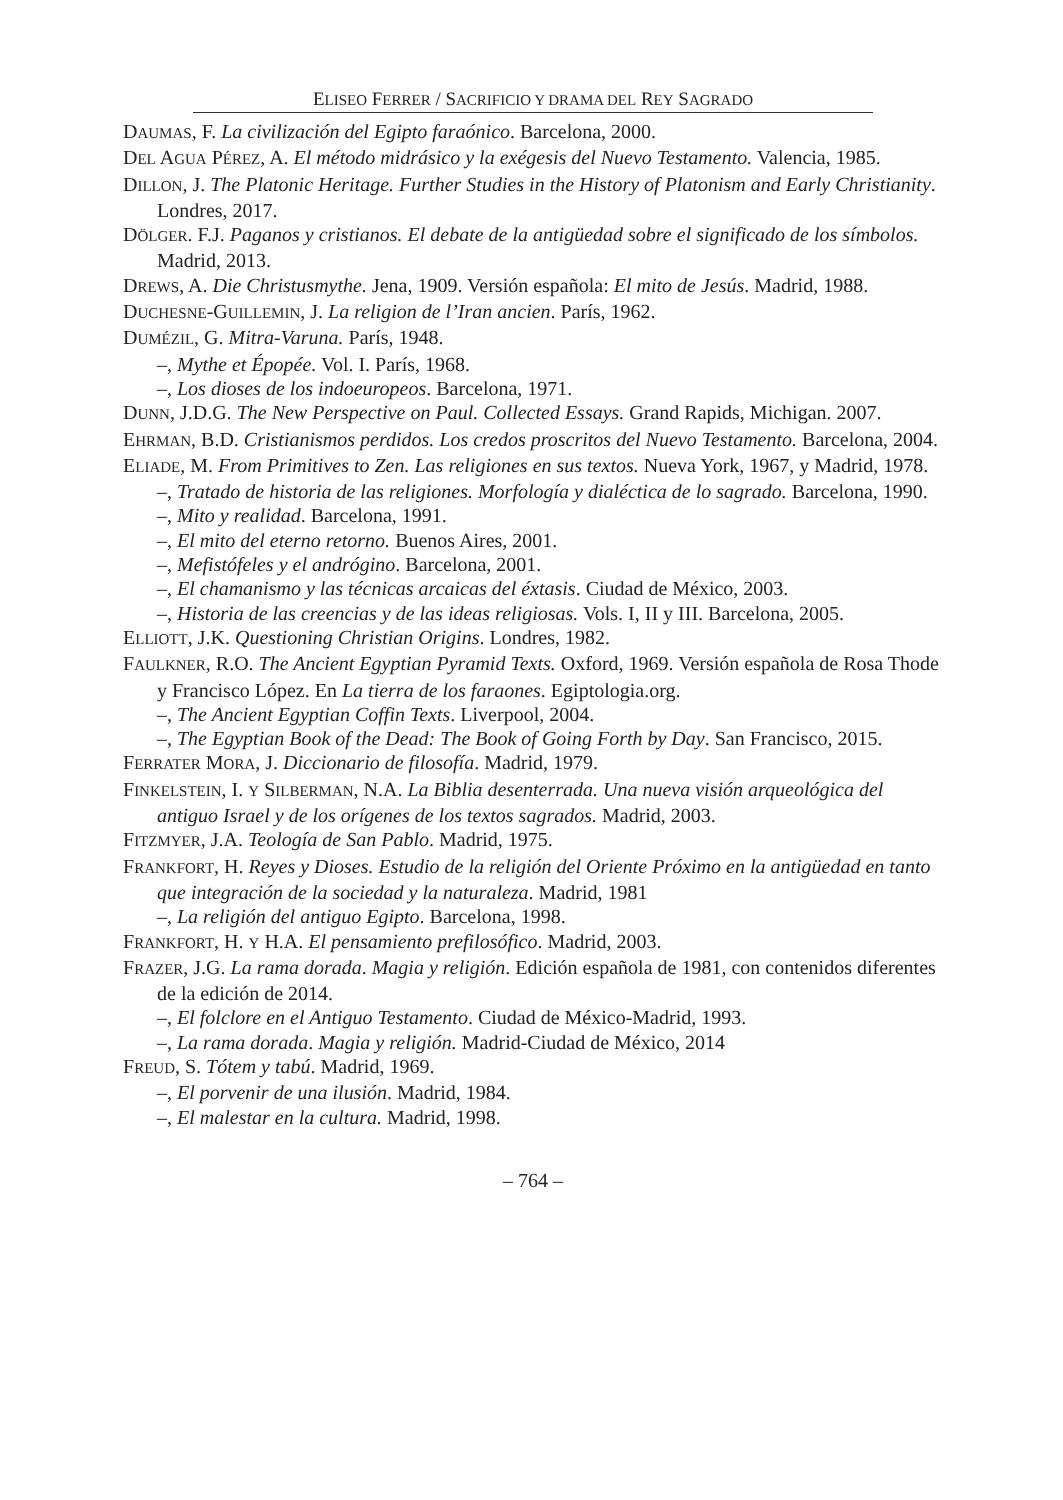ELISEO FERRER / SACRIFICIO Y DRAMA DEL REY SAGRADO
DAUMAS, F. La civilización del Egipto faraónico. Barcelona, 2000.
DEL AGUA PÉREZ, A. El método midrásico y la exégesis del Nuevo Testamento. Valencia, 1985.
DILLON, J. The Platonic Heritage. Further Studies in the History of Platonism and Early Christianity. Londres, 2017.
DÖLGER. F.J. Paganos y cristianos. El debate de la antigüedad sobre el significado de los símbolos. Madrid, 2013.
DREWS, A. Die Christusmythe. Jena, 1909. Versión española: El mito de Jesús. Madrid, 1988.
DUCHESNE-GUILLEMIN, J. La religion de l’Iran ancien. París, 1962.
DUMÉZIL, G. Mitra-Varuna. París, 1948.
–, Mythe et Épopée. Vol. I. París, 1968.
–, Los dioses de los indoeuropeos. Barcelona, 1971.
DUNN, J.D.G. The New Perspective on Paul. Collected Essays. Grand Rapids, Michigan. 2007.
EHRMAN, B.D. Cristianismos perdidos. Los credos proscritos del Nuevo Testamento. Barcelona, 2004.
ELIADE, M. From Primitives to Zen. Las religiones en sus textos. Nueva York, 1967, y Madrid, 1978.
–, Tratado de historia de las religiones. Morfología y dialéctica de lo sagrado. Barcelona, 1990.
–, Mito y realidad. Barcelona, 1991.
–, El mito del eterno retorno. Buenos Aires, 2001.
–, Mefistófeles y el andrógino. Barcelona, 2001.
–, El chamanismo y las técnicas arcaicas del éxtasis. Ciudad de México, 2003.
–, Historia de las creencias y de las ideas religiosas. Vols. I, II y III. Barcelona, 2005.
ELLIOTT, J.K. Questioning Christian Origins. Londres, 1982.
FAULKNER, R.O. The Ancient Egyptian Pyramid Texts. Oxford, 1969. Versión española de Rosa Thode y Francisco López. En La tierra de los faraones. Egiptologia.org.
–, The Ancient Egyptian Coffin Texts. Liverpool, 2004.
–, The Egyptian Book of the Dead: The Book of Going Forth by Day. San Francisco, 2015.
FERRATER MORA, J. Diccionario de filosofía. Madrid, 1979.
FINKELSTEIN, I. Y SILBERMAN, N.A. La Biblia desenterrada. Una nueva visión arqueológica del antiguo Israel y de los orígenes de los textos sagrados. Madrid, 2003.
FITZMYER, J.A. Teología de San Pablo. Madrid, 1975.
FRANKFORT, H. Reyes y Dioses. Estudio de la religión del Oriente Próximo en la antigüedad en tanto que integración de la sociedad y la naturaleza. Madrid, 1981
–, La religión del antiguo Egipto. Barcelona, 1998.
FRANKFORT, H. Y H.A. El pensamiento prefilosófico. Madrid, 2003.
FRAZER, J.G. La rama dorada. Magia y religión. Edición española de 1981, con contenidos diferentes de la edición de 2014.
–, El folclore en el Antiguo Testamento. Ciudad de México-Madrid, 1993.
–, La rama dorada. Magia y religión. Madrid-Ciudad de México, 2014
FREUD, S. Tótem y tabú. Madrid, 1969.
–, El porvenir de una ilusión. Madrid, 1984.
–, El malestar en la cultura. Madrid, 1998.
– 764 –